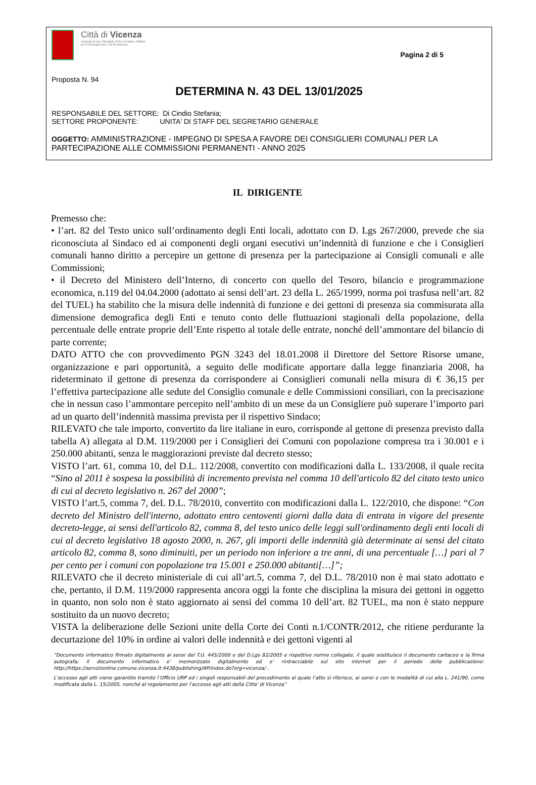Città di Vicenza
Insignita di due Medaglie d'Oro al Valore Militare
per il Risorgimento e la Resistenza
Pagina 2 di 5
Proposta N. 94
DETERMINA N. 43 DEL 13/01/2025
RESPONSABILE DEL SETTORE: Di Cindio Stefania;
SETTORE PROPONENTE: UNITA' DI STAFF DEL SEGRETARIO GENERALE
OGGETTO: AMMINISTRAZIONE - IMPEGNO DI SPESA A FAVORE DEI CONSIGLIERI COMUNALI PER LA PARTECIPAZIONE ALLE COMMISSIONI PERMANENTI - ANNO 2025
IL DIRIGENTE
Premesso che:
• l’art. 82 del Testo unico sull’ordinamento degli Enti locali, adottato con D. Lgs 267/2000, prevede che sia riconosciuta al Sindaco ed ai componenti degli organi esecutivi un’indennità di funzione e che i Consiglieri comunali hanno diritto a percepire un gettone di presenza per la partecipazione ai Consigli comunali e alle Commissioni;
• il Decreto del Ministero dell’Interno, di concerto con quello del Tesoro, bilancio e programmazione economica, n.119 del 04.04.2000 (adottato ai sensi dell’art. 23 della L. 265/1999, norma poi trasfusa nell’art. 82 del TUEL) ha stabilito che la misura delle indennità di funzione e dei gettoni di presenza sia commisurata alla dimensione demografica degli Enti e tenuto conto delle fluttuazioni stagionali della popolazione, della percentuale delle entrate proprie dell’Ente rispetto al totale delle entrate, nonché dell’ammontare del bilancio di parte corrente;
DATO ATTO che con provvedimento PGN 3243 del 18.01.2008 il Direttore del Settore Risorse umane, organizzazione e pari opportunità, a seguito delle modificate apportare dalla legge finanziaria 2008, ha rideterminato il gettone di presenza da corrispondere ai Consiglieri comunali nella misura di € 36,15 per l’effettiva partecipazione alle sedute del Consiglio comunale e delle Commissioni consiliari, con la precisazione che in nessun caso l’ammontare percepito nell’ambito di un mese da un Consigliere può superare l’importo pari ad un quarto dell’indennità massima prevista per il rispettivo Sindaco;
RILEVATO che tale importo, convertito da lire italiane in euro, corrisponde al gettone di presenza previsto dalla tabella A) allegata al D.M. 119/2000 per i Consiglieri dei Comuni con popolazione compresa tra i 30.001 e i 250.000 abitanti, senza le maggiorazioni previste dal decreto stesso;
VISTO l’art. 61, comma 10, del D.L. 112/2008, convertito con modificazioni dalla L. 133/2008, il quale recita “Sino al 2011 è sospesa la possibilità di incremento prevista nel comma 10 dell'articolo 82 del citato testo unico di cui al decreto legislativo n. 267 del 2000”;
VISTO l’art.5, comma 7, deL D.L. 78/2010, convertito con modificazioni dalla L. 122/2010, che dispone: “Con decreto del Ministro dell'interno, adottato entro centoventi giorni dalla data di entrata in vigore del presente decreto-legge, ai sensi dell'articolo 82, comma 8, del testo unico delle leggi sull'ordinamento degli enti locali di cui al decreto legislativo 18 agosto 2000, n. 267, gli importi delle indennità già determinate ai sensi del citato articolo 82, comma 8, sono diminuiti, per un periodo non inferiore a tre anni, di una percentuale […] pari al 7 per cento per i comuni con popolazione tra 15.001 e 250.000 abitanti[…]”;
RILEVATO che il decreto ministeriale di cui all’art.5, comma 7, del D.L. 78/2010 non è mai stato adottato e che, pertanto, il D.M. 119/2000 rappresenta ancora oggi la fonte che disciplina la misura dei gettoni in oggetto in quanto, non solo non è stato aggiornato ai sensi del comma 10 dell’art. 82 TUEL, ma non è stato neppure sostituito da un nuovo decreto;
VISTA la deliberazione delle Sezioni unite della Corte dei Conti n.1/CONTR/2012, che ritiene perdurante la decurtazione del 10% in ordine ai valori delle indennità e dei gettoni vigenti al
“Documento informatico firmato digitalmente ai sensi del T.U. 445/2000 e del D.Lgs 82/2005 e rispettive norme collegate, il quale sostituisce il documento cartaceo e la firma autografa; il documento informatico e’ memorizzato digitalmente ed e’ rintracciabile sul sito internet per il periodo della pubblicazione: http://https://servizionline.comune.vicenza.it:4438/publishing/AP/index.do?org=vicenza/ .
L’accesso agli atti viene garantito tramite l’Ufficio URP ed i singoli responsabili del procedimento al quale l’atto si riferisce, ai sensi e con le modalità di cui alla L. 241/90, come modificata dalla L. 15/2005, nonché al regolamento per l’accesso agli atti della Citta' di Vicenza”